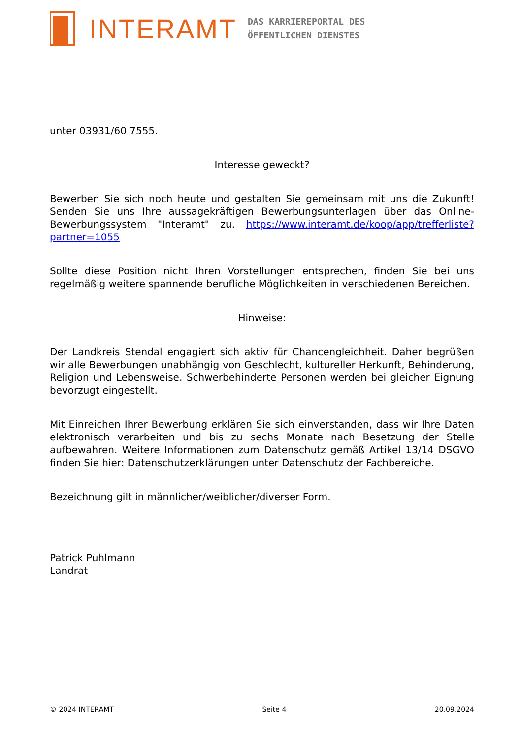INTERAMT
DAS KARRIEREPORTAL DES
ÖFFENTLICHEN DIENSTES
unter 03931/60 7555.
Interesse geweckt?
Bewerben Sie sich noch heute und gestalten Sie gemeinsam mit uns die Zukunft! Senden Sie uns Ihre aussagekräftigen Bewerbungsunterlagen über das Online-Bewerbungssystem "Interamt" zu. https://www.interamt.de/koop/app/trefferliste?partner=1055
Sollte diese Position nicht Ihren Vorstellungen entsprechen, finden Sie bei uns regelmäßig weitere spannende berufliche Möglichkeiten in verschiedenen Bereichen.
Hinweise:
Der Landkreis Stendal engagiert sich aktiv für Chancengleichheit. Daher begrüßen wir alle Bewerbungen unabhängig von Geschlecht, kultureller Herkunft, Behinderung, Religion und Lebensweise. Schwerbehinderte Personen werden bei gleicher Eignung bevorzugt eingestellt.
Mit Einreichen Ihrer Bewerbung erklären Sie sich einverstanden, dass wir Ihre Daten elektronisch verarbeiten und bis zu sechs Monate nach Besetzung der Stelle aufbewahren. Weitere Informationen zum Datenschutz gemäß Artikel 13/14 DSGVO finden Sie hier: Datenschutzerklärungen unter Datenschutz der Fachbereiche.
Bezeichnung gilt in männlicher/weiblicher/diverser Form.
Patrick Puhlmann
Landrat
© 2024 INTERAMT Seite 4 20.09.2024